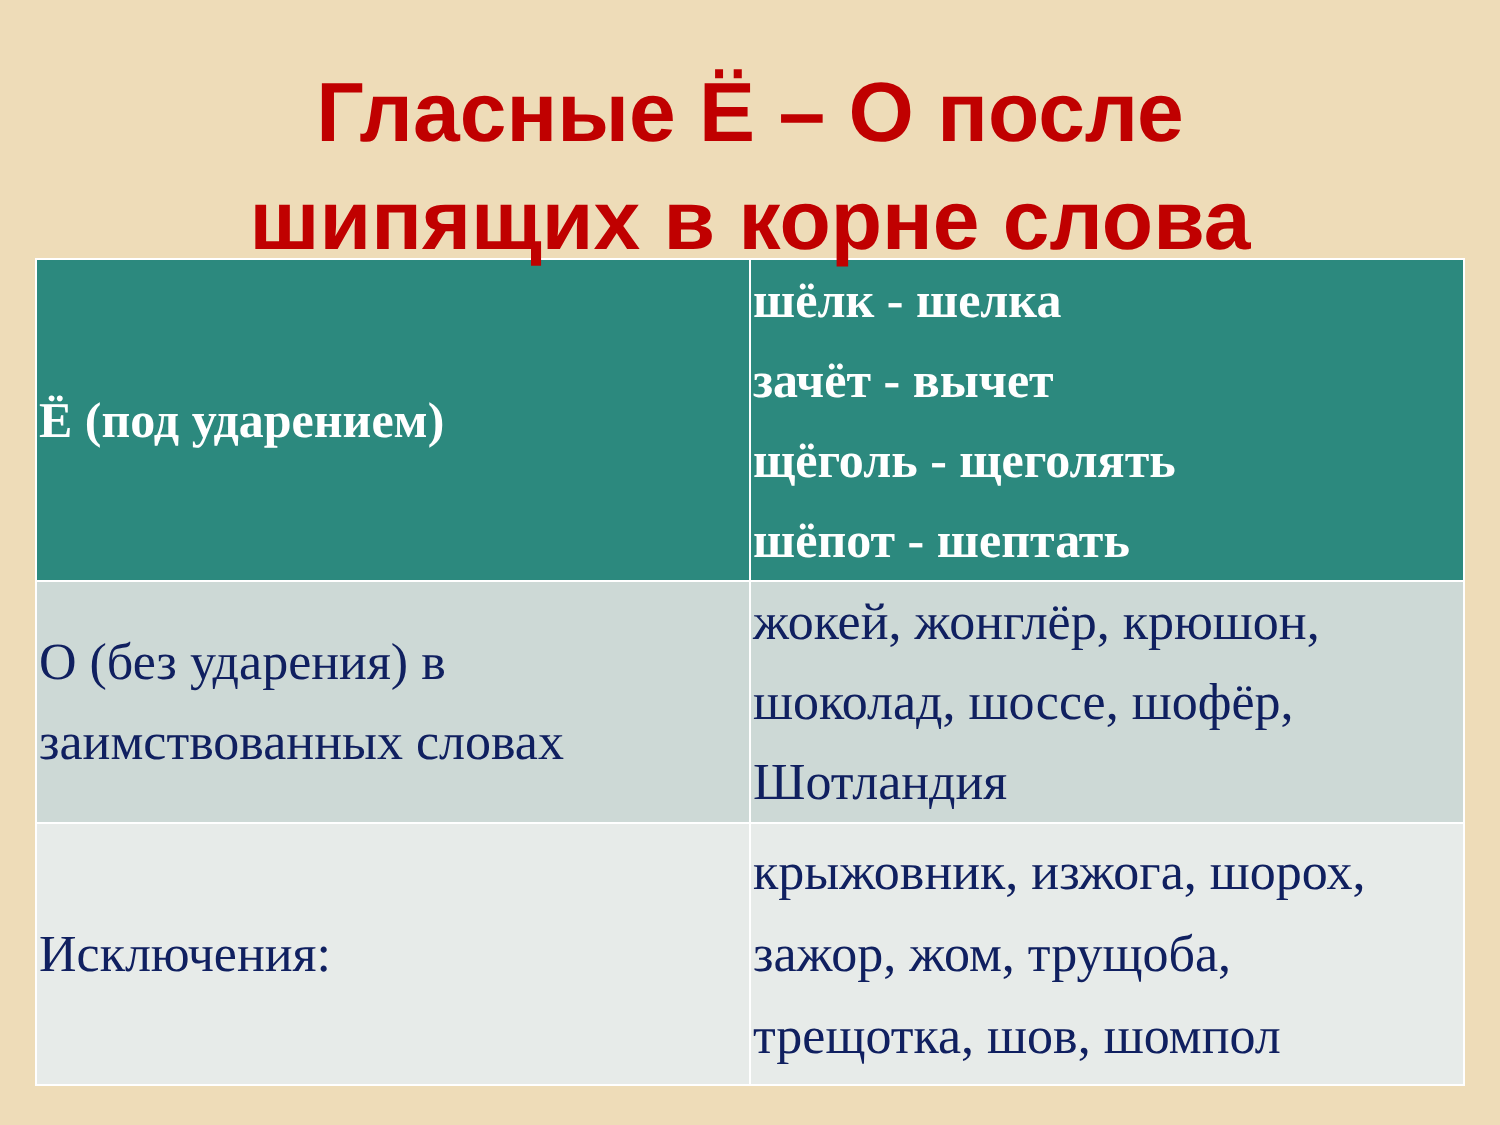Гласные Ё – О после
шипящих в корне слова
| Ё (под ударением) | шёлк - шелка зачёт - вычет щёголь - щеголять шёпот - шептать |
| О (без ударения) в заимствованных словах | жокей, жонглёр, крюшон, шоколад, шоссе, шофёр, Шотландия |
| Исключения: | крыжовник, изжога, шорох, зажор, жом, трущоба, трещотка, шов, шомпол |